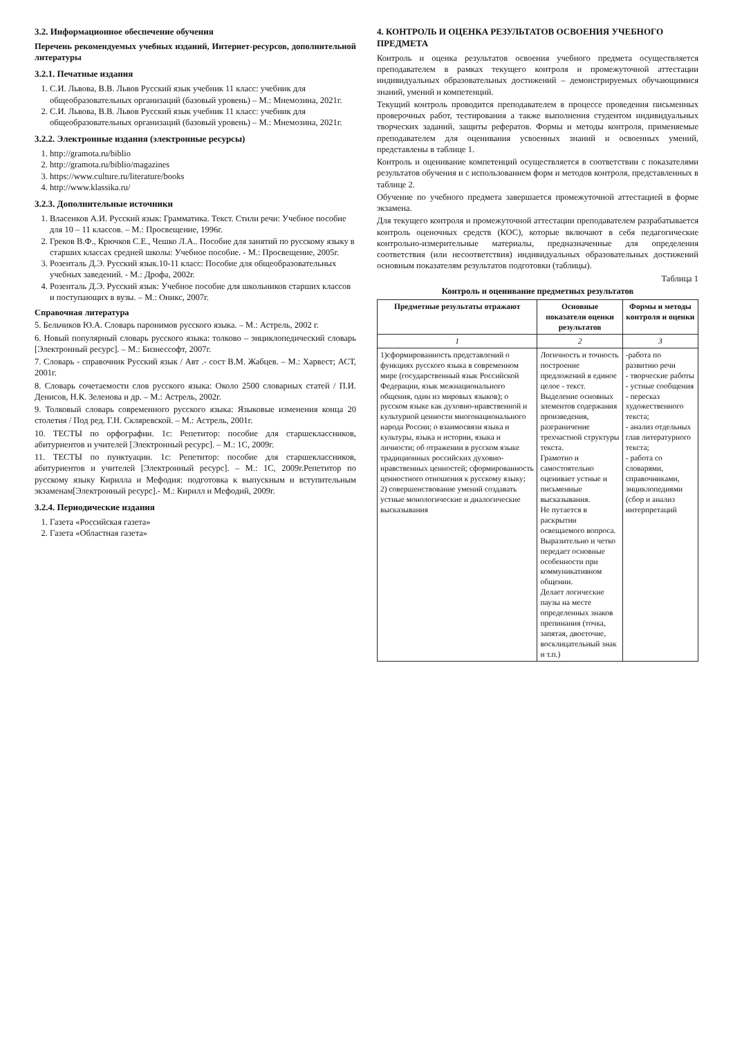3.2. Информационное обеспечение обучения
Перечень рекомендуемых учебных изданий, Интернет-ресурсов, дополнительной литературы
3.2.1. Печатные издания
1. С.И. Львова, В.В. Львов Русский язык учебник 11 класс: учебник для общеобразовательных организаций (базовый уровень) – М.: Мнемозина, 2021г.
2. С.И. Львова, В.В. Львов Русский язык учебник 11 класс: учебник для общеобразовательных организаций (базовый уровень) – М.: Мнемозина, 2021г.
3.2.2. Электронные издания (электронные ресурсы)
1. http://gramota.ru/biblio
2. http://gramota.ru/biblio/magazines
3. https://www.culture.ru/literature/books
4. http://www.klassika.ru/
3.2.3. Дополнительные источники
1. Власенков А.И. Русский язык: Грамматика. Текст. Стили речи: Учебное пособие для 10 – 11 классов. – М.: Просвещение, 1996г.
2. Греков В.Ф., Крючков С.Е., Чешко Л.А.. Пособие для занятий по русскому языку в старших классах средней школы: Учебное пособие. - М.: Просвещение, 2005г.
3. Розенталь Д.Э. Русский язык.10-11 класс: Пособие для общеобразовательных учебных заведений. - М.: Дрофа, 2002г.
4. Розенталь Д.Э. Русский язык: Учебное пособие для школьников старших классов и поступающих в вузы. – М.: Оникс, 2007г.
Справочная литература
5. Бельчиков Ю.А. Словарь паронимов русского языка. – М.: Астрель, 2002 г.
6. Новый популярный словарь русского языка: толково – энциклопедический словарь [Электронный ресурс]. – М.: Бизнессофт, 2007г.
7. Словарь - справочник Русский язык / Авт .- сост В.М. Жабцев. – М.: Харвест; АСТ, 2001г.
8. Словарь сочетаемости слов русского языка: Около 2500 словарных статей / П.И. Денисов, Н.К. Зеленова и др. – М.: Астрель, 2002г.
9. Толковый словарь современного русского языка: Языковые изменения конца 20 столетия / Под ред. Г.Н. Скляревской. – М.: Астрель, 2001г.
10. ТЕСТЫ по орфографии. 1с: Репетитор: пособие для старшеклассников, абитуриентов и учителей [Электронный ресурс]. – М.: 1С, 2009г.
11. ТЕСТЫ по пунктуации. 1с: Репетитор: пособие для старшеклассников, абитуриентов и учителей [Электронный ресурс]. – М.: 1С, 2009г.Репетитор по русскому языку Кирилла и Мефодия: подготовка к выпускным и вступительным экзаменам[Электронный ресурс].- М.: Кирилл и Мефодий, 2009г.
3.2.4. Периодические издания
1. Газета «Российская газета»
2. Газета «Областная газета»
4. КОНТРОЛЬ И ОЦЕНКА РЕЗУЛЬТАТОВ ОСВОЕНИЯ УЧЕБНОГО ПРЕДМЕТА
Контроль и оценка результатов освоения учебного предмета осуществляется преподавателем в рамках текущего контроля и промежуточной аттестации индивидуальных образовательных достижений – демонстрируемых обучающимися знаний, умений и компетенций.
Текущий контроль проводится преподавателем в процессе проведения письменных проверочных работ, тестирования а также выполнения студентом индивидуальных творческих заданий, защиты рефератов. Формы и методы контроля, применяемые преподавателем для оценивания усвоенных знаний и освоенных умений, представлены в таблице 1.
Контроль и оценивание компетенций осуществляется в соответствии с показателями результатов обучения и с использованием форм и методов контроля, представленных в таблице 2.
Обучение по учебного предмета завершается промежуточной аттестацией в форме экзамена.
Для текущего контроля и промежуточной аттестации преподавателем разрабатывается контроль оценочных средств (КОС), которые включают в себя педагогические контрольно-измерительные материалы, предназначенные для определения соответствия (или несоответствия) индивидуальных образовательных достижений основным показателям результатов подготовки (таблицы).
Таблица 1
Контроль и оценивание предметных результатов
| Предметные результаты отражают | Основные показатели оценки результатов | Формы и методы контроля и оценки |
| --- | --- | --- |
| 1 | 2 | 3 |
| 1)сформированность представлений о функциях русского языка в современном мире (государственный язык Российской Федерации, язык межнационального общения, один из мировых языков); о русском языке как духовно-нравственной и культурной ценности многонационального народа России; о взаимосвязи языка и культуры, языка и истории, языка и личности; об отражении в русском языке традиционных российских духовно-нравственных ценностей; сформированность ценностного отношения к русскому языку; 2) совершенствование умений создавать устные монологические и диалогические высказывания | Логичность и точность построение предложений в единое целое - текст. Выделение основных элементов содержания произведения, разграничение трехчастной структуры текста. Грамотно и самостоятельно оценивает устные и письменные высказывания. Не путается в раскрытии освещаемого вопроса. Выразительно и четко передает основные особенности при коммуникативном общении. Делает логические паузы на месте определенных знаков препинания (точка, запятая, двоеточие, восклицательный знак и т.п.) | -работа по развитию речи - творческие работы - устные сообщения - пересказ художественного текста; - анализ отдельных глав литературного текста; - работа со словарями, справочниками, энциклопедиями (сбор и анализ интерпретаций |